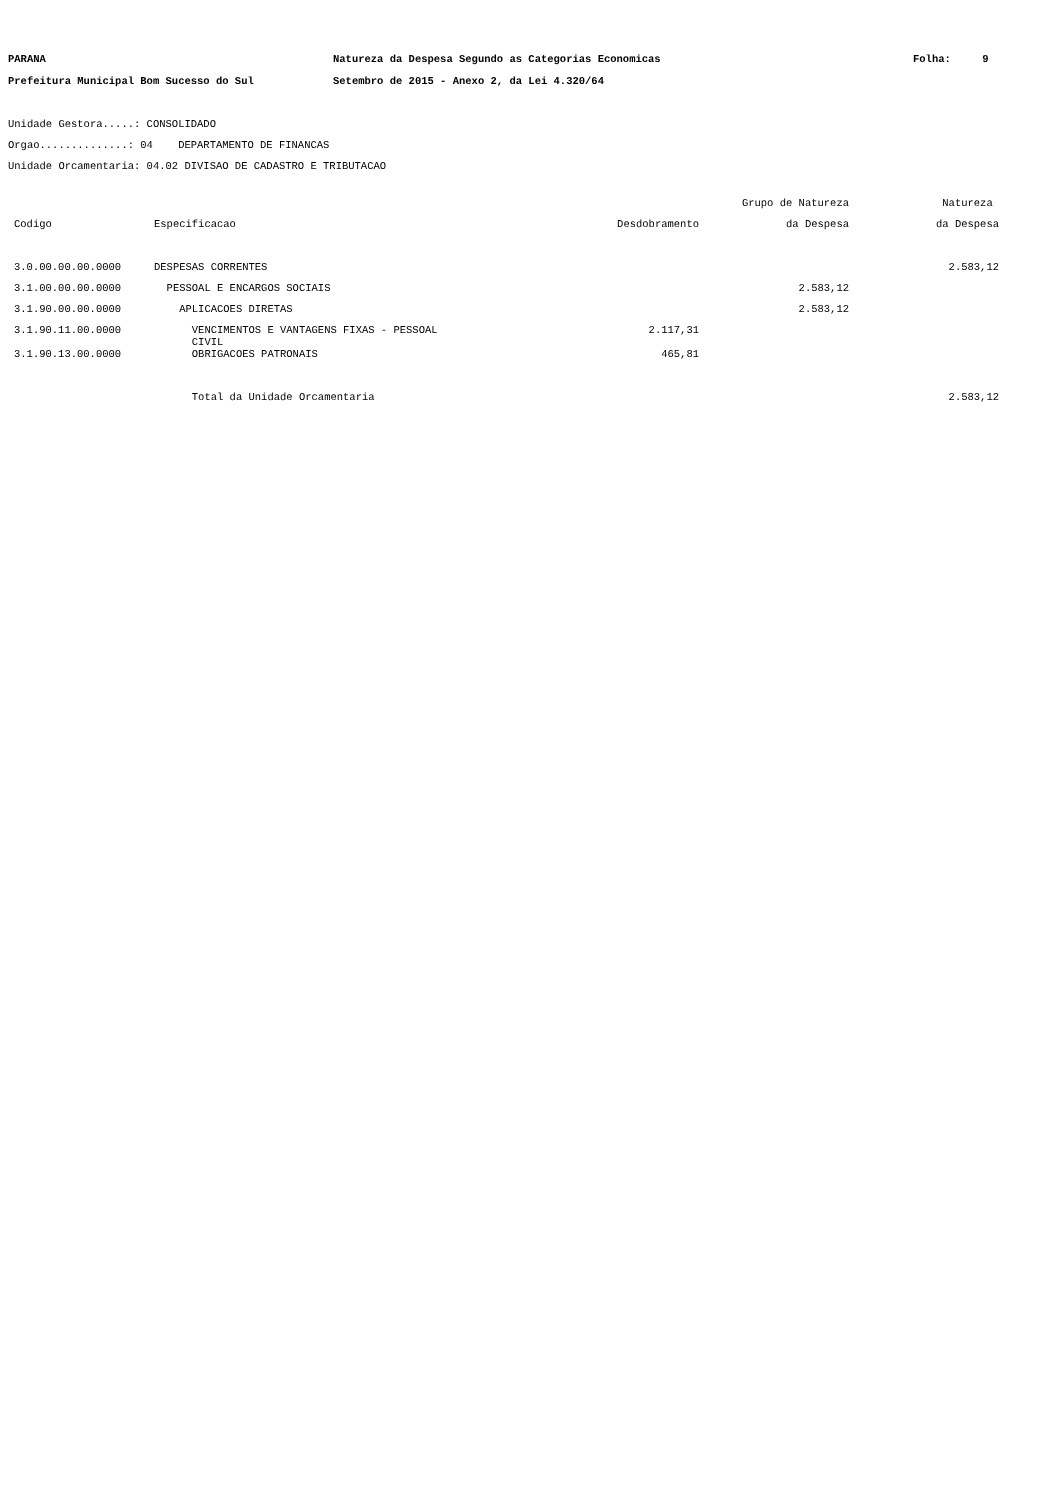PARANA
Prefeitura Municipal Bom Sucesso do Sul
Natureza da Despesa Segundo as Categorias Economicas
Setembro de 2015 - Anexo 2, da Lei 4.320/64
Folha: 9
Unidade Gestora.....: CONSOLIDADO
Orgao..............: 04 DEPARTAMENTO DE FINANCAS
Unidade Orcamentaria: 04.02 DIVISAO DE CADASTRO E TRIBUTACAO
| | | | Grupo de Natureza | Natureza |
| --- | --- | --- | --- | --- |
| Codigo | Especificacao | Desdobramento | da Despesa | da Despesa |
| 3.0.00.00.00.0000 | DESPESAS CORRENTES | | | 2.583,12 |
| 3.1.00.00.00.0000 | PESSOAL E ENCARGOS SOCIAIS | | 2.583,12 | |
| 3.1.90.00.00.0000 | APLICACOES DIRETAS | | 2.583,12 | |
| 3.1.90.11.00.0000 | VENCIMENTOS E VANTAGENS FIXAS - PESSOAL CIVIL | 2.117,31 | | |
| 3.1.90.13.00.0000 | OBRIGACOES PATRONAIS | 465,81 | | |
| | Total da Unidade Orcamentaria | | | 2.583,12 |